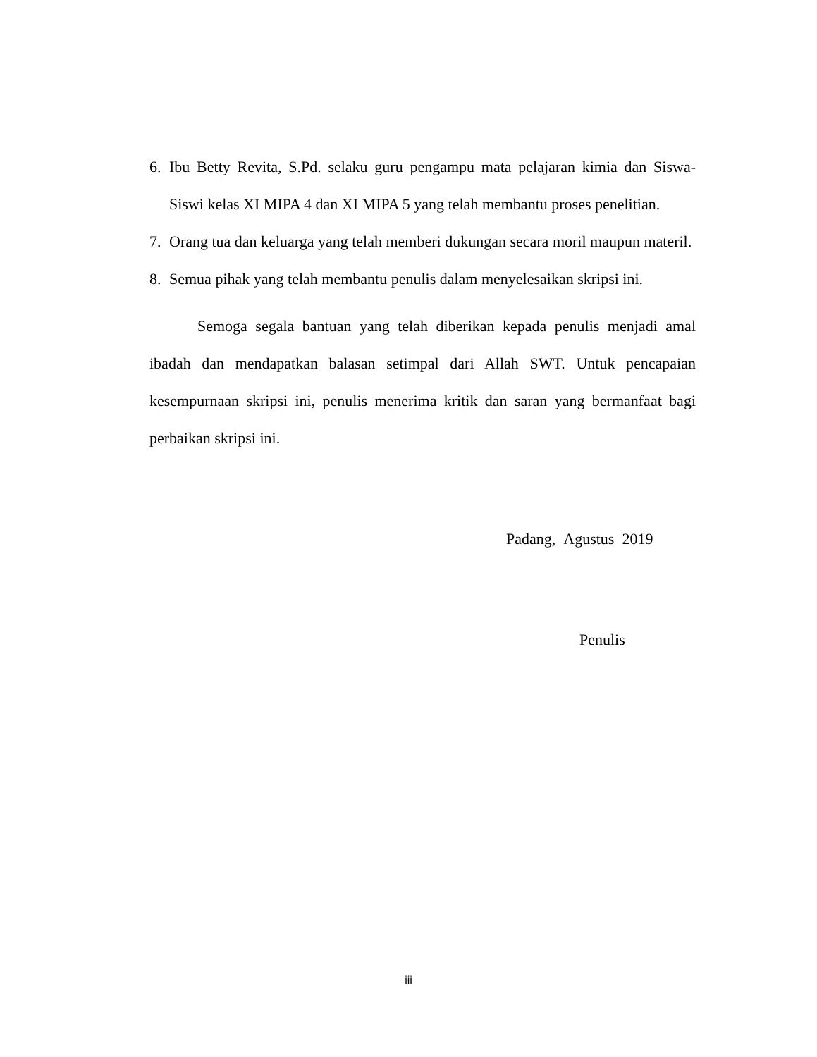6. Ibu Betty Revita, S.Pd. selaku guru pengampu mata pelajaran kimia dan Siswa-Siswi kelas XI MIPA 4 dan XI MIPA 5 yang telah membantu proses penelitian.
7. Orang tua dan keluarga yang telah memberi dukungan secara moril maupun materil.
8. Semua pihak yang telah membantu penulis dalam menyelesaikan skripsi ini.
Semoga segala bantuan yang telah diberikan kepada penulis menjadi amal ibadah dan mendapatkan balasan setimpal dari Allah SWT. Untuk pencapaian kesempurnaan skripsi ini, penulis menerima kritik dan saran yang bermanfaat bagi perbaikan skripsi ini.
Padang, Agustus 2019
Penulis
iii